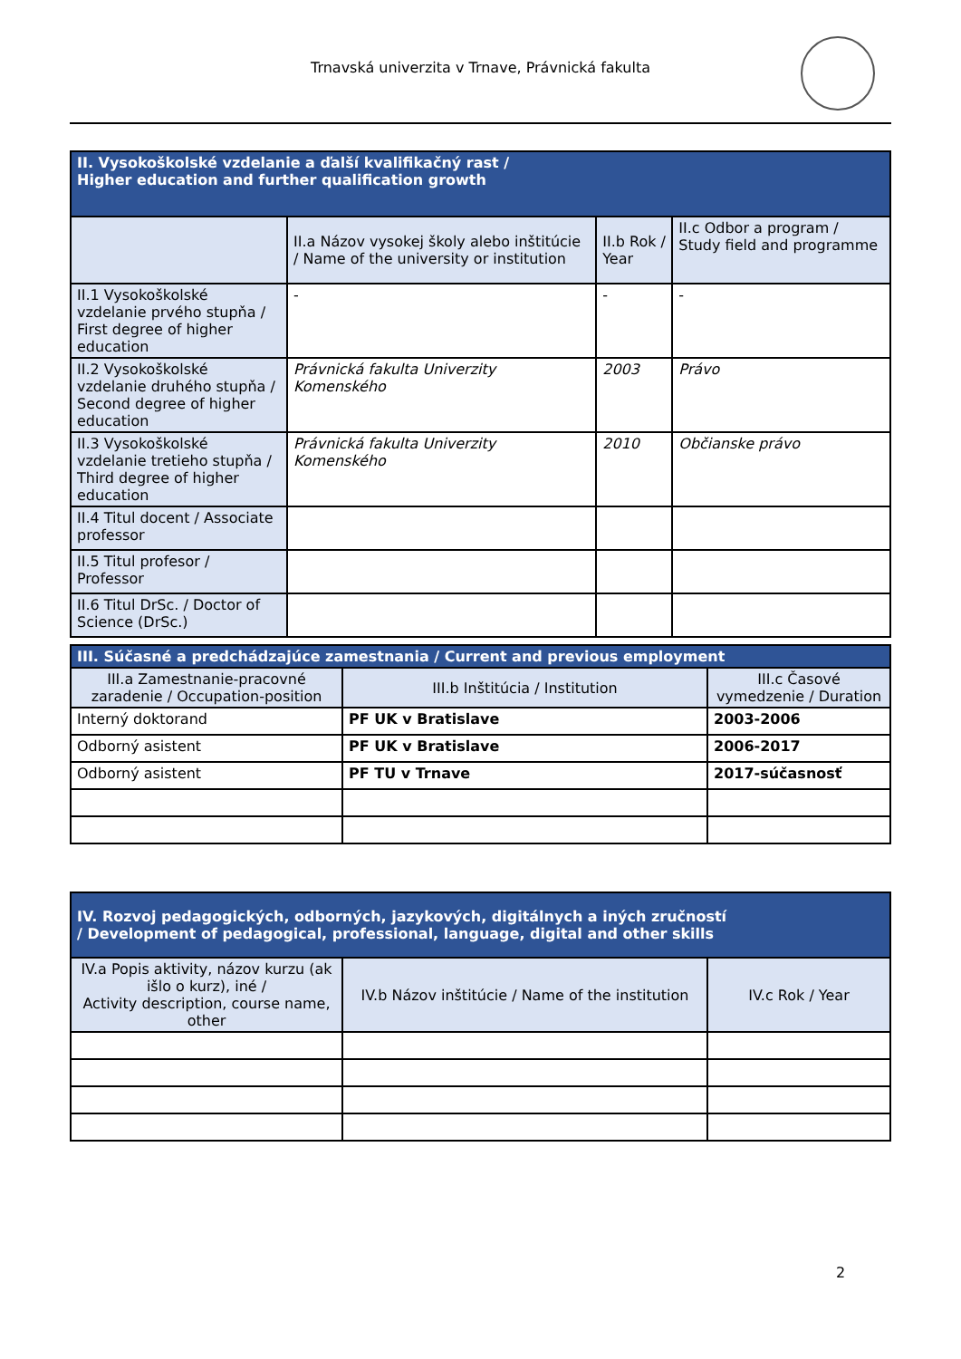Trnavská univerzita v Trnave, Právnická fakulta
| II. Vysokoškolské vzdelanie a ďalší kvalifikačný rast / Higher education and further qualification growth | | | |
| --- | --- | --- | --- |
| | II.a Názov vysokej školy alebo inštitúcie / Name of the university or institution | II.b Rok / Year | II.c Odbor a program / Study field and programme |
| II.1 Vysokoškolské vzdelanie prvého stupňa / First degree of higher education | - | - | - |
| II.2 Vysokoškolské vzdelanie druhého stupňa / Second degree of higher education | Právnická fakulta Univerzity Komenského | 2003 | Právo |
| II.3 Vysokoškolské vzdelanie tretieho stupňa / Third degree of higher education | Právnická fakulta Univerzity Komenského | 2010 | Občianske právo |
| II.4 Titul docent / Associate professor | | | |
| II.5 Titul profesor / Professor | | | |
| II.6 Titul DrSc. / Doctor of Science (DrSc.) | | | |
| III. Súčasné a predchádzajúce zamestnania / Current and previous employment | | |
| --- | --- | --- |
| III.a Zamestnanie-pracovné zaradenie / Occupation-position | III.b Inštitúcia / Institution | III.c Časové vymedzenie / Duration |
| Interný doktorand | PF UK v Bratislave | 2003-2006 |
| Odborný asistent | PF UK v Bratislave | 2006-2017 |
| Odborný asistent | PF TU v Trnave | 2017-súčasnosť |
| IV. Rozvoj pedagogických, odborných, jazykových, digitálnych a iných zručností / Development of pedagogical, professional, language, digital and other skills | | |
| --- | --- | --- |
| IV.a Popis aktivity, názov kurzu (ak išlo o kurz), iné / Activity description, course name, other | IV.b Názov inštitúcie / Name of the institution | IV.c Rok / Year |
2